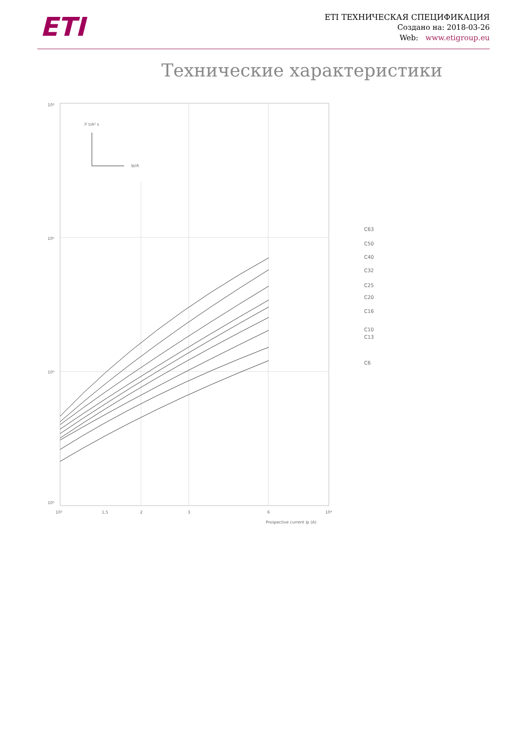ETI
ETI ТЕХНИЧЕСКАЯ СПЕЦИФИКАЦИЯ
Создано на: 2018-03-26
Web: www.etigroup.eu
Технические характеристики
I² t/A² s
Ip/A
10⁶
10⁵
10⁴
10³
10³
1,5
2
3
6
10⁴
Prospective current Ip (A)
C63
C50
C40
C32
C25
C20
C16
C10
C13
C6